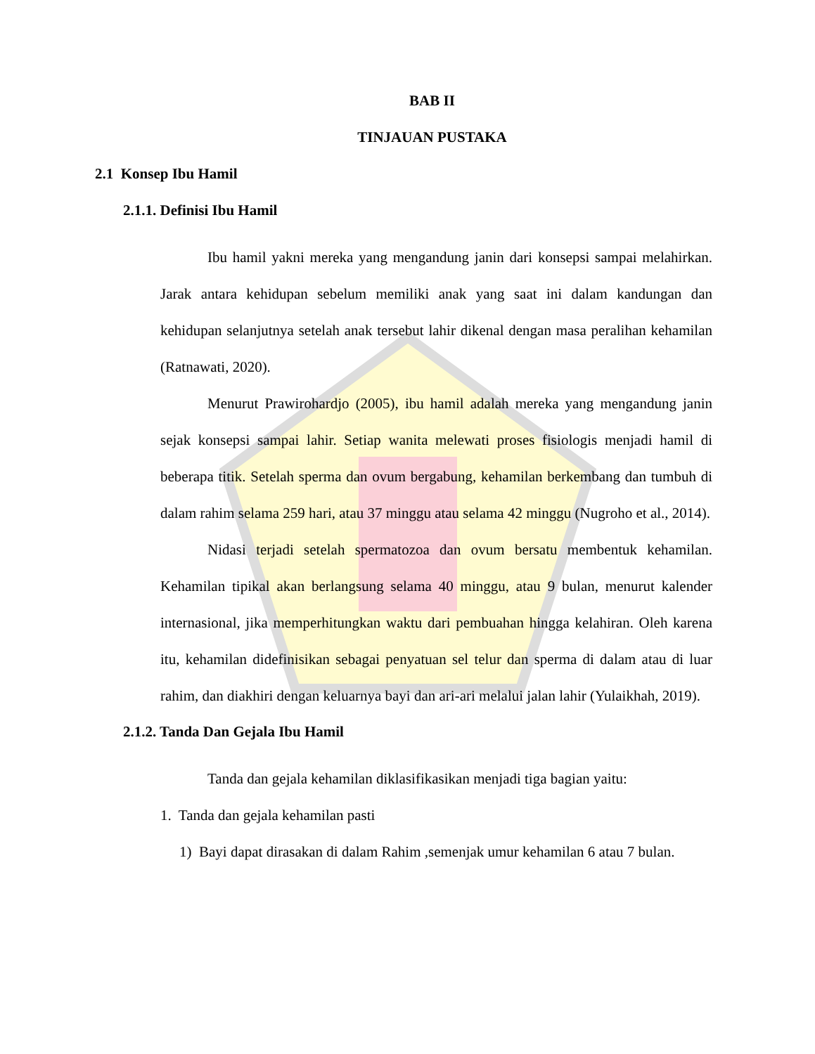BAB II
TINJAUAN PUSTAKA
2.1 Konsep Ibu Hamil
2.1.1. Definisi Ibu Hamil
Ibu hamil yakni mereka yang mengandung janin dari konsepsi sampai melahirkan. Jarak antara kehidupan sebelum memiliki anak yang saat ini dalam kandungan dan kehidupan selanjutnya setelah anak tersebut lahir dikenal dengan masa peralihan kehamilan (Ratnawati, 2020).
Menurut Prawirohardjo (2005), ibu hamil adalah mereka yang mengandung janin sejak konsepsi sampai lahir. Setiap wanita melewati proses fisiologis menjadi hamil di beberapa titik. Setelah sperma dan ovum bergabung, kehamilan berkembang dan tumbuh di dalam rahim selama 259 hari, atau 37 minggu atau selama 42 minggu (Nugroho et al., 2014).
Nidasi terjadi setelah spermatozoa dan ovum bersatu membentuk kehamilan. Kehamilan tipikal akan berlangsung selama 40 minggu, atau 9 bulan, menurut kalender internasional, jika memperhitungkan waktu dari pembuahan hingga kelahiran. Oleh karena itu, kehamilan didefinisikan sebagai penyatuan sel telur dan sperma di dalam atau di luar rahim, dan diakhiri dengan keluarnya bayi dan ari-ari melalui jalan lahir (Yulaikhah, 2019).
2.1.2. Tanda Dan Gejala Ibu Hamil
Tanda dan gejala kehamilan diklasifikasikan menjadi tiga bagian yaitu:
1. Tanda dan gejala kehamilan pasti
1) Bayi dapat dirasakan di dalam Rahim ,semenjak umur kehamilan 6 atau 7 bulan.